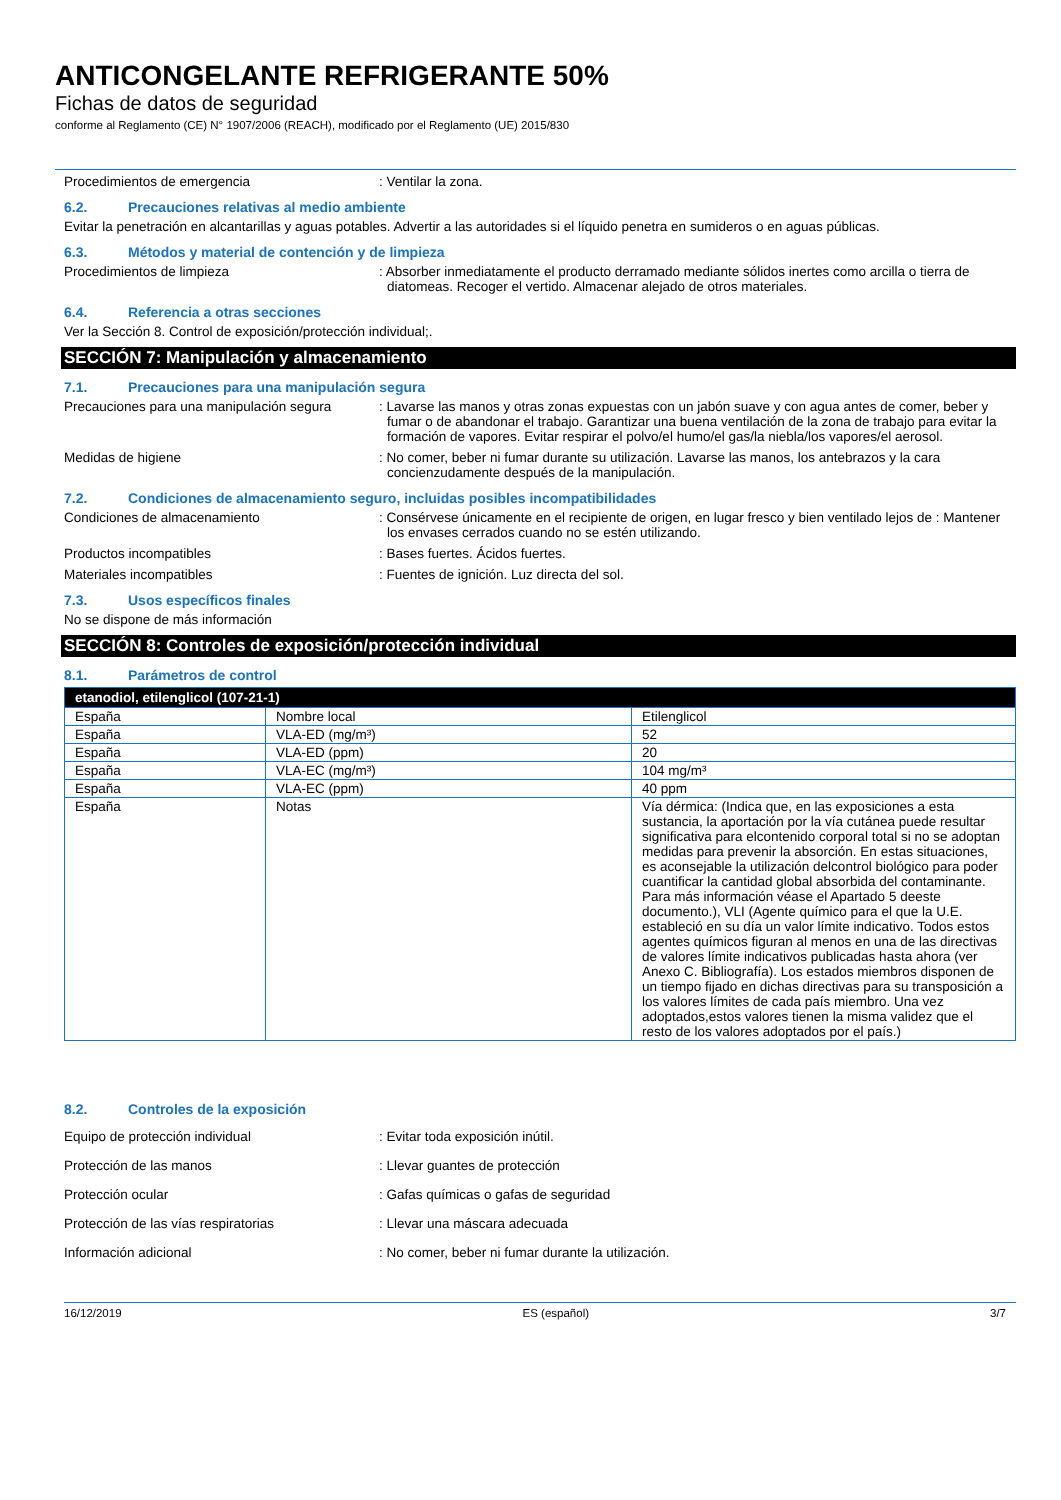ANTICONGELANTE REFRIGERANTE 50%
Fichas de datos de seguridad
conforme al Reglamento (CE) N° 1907/2006 (REACH), modificado por el Reglamento (UE) 2015/830
Procedimientos de emergencia : Ventilar la zona.
6.2. Precauciones relativas al medio ambiente
Evitar la penetración en alcantarillas y aguas potables. Advertir a las autoridades si el líquido penetra en sumideros o en aguas públicas.
6.3. Métodos y material de contención y de limpieza
Procedimientos de limpieza : Absorber inmediatamente el producto derramado mediante sólidos inertes como arcilla o tierra de diatomeas. Recoger el vertido. Almacenar alejado de otros materiales.
6.4. Referencia a otras secciones
Ver la Sección 8. Control de exposición/protección individual;.
SECCIÓN 7: Manipulación y almacenamiento
7.1. Precauciones para una manipulación segura
Precauciones para una manipulación segura
: Lavarse las manos y otras zonas expuestas con un jabón suave y con agua antes de comer, beber y fumar o de abandonar el trabajo. Garantizar una buena ventilación de la zona de trabajo para evitar la formación de vapores. Evitar respirar el polvo/el humo/el gas/la niebla/los vapores/el aerosol.
Medidas de higiene : No comer, beber ni fumar durante su utilización. Lavarse las manos, los antebrazos y la cara concienzudamente después de la manipulación.
7.2. Condiciones de almacenamiento seguro, incluidas posibles incompatibilidades
Condiciones de almacenamiento : Consérvese únicamente en el recipiente de origen, en lugar fresco y bien ventilado lejos de : Mantener los envases cerrados cuando no se estén utilizando.
Productos incompatibles : Bases fuertes. Ácidos fuertes.
Materiales incompatibles : Fuentes de ignición. Luz directa del sol.
7.3. Usos específicos finales
No se dispone de más información
SECCIÓN 8: Controles de exposición/protección individual
8.1. Parámetros de control
| etanodiol, etilenglicol (107-21-1) | | |
| --- | --- | --- |
| España | Nombre local | Etilenglicol |
| España | VLA-ED (mg/m³) | 52 |
| España | VLA-ED (ppm) | 20 |
| España | VLA-EC (mg/m³) | 104 mg/m³ |
| España | VLA-EC (ppm) | 40 ppm |
| España | Notas | Vía dérmica: (Indica que, en las exposiciones a esta sustancia, la aportación por la vía cutánea puede resultar significativa para elcontenido corporal total si no se adoptan medidas para prevenir la absorción. En estas situaciones, es aconsejable la utilización delcontrol biológico para poder cuantificar la cantidad global absorbida del contaminante. Para más información véase el Apartado 5 deeste documento.), VLI (Agente químico para el que la U.E. estableció en su día un valor límite indicativo. Todos estos agentes químicos figuran al menos en una de las directivas de valores límite indicativos publicadas hasta ahora (ver Anexo C. Bibliografía). Los estados miembros disponen de un tiempo fijado en dichas directivas para su transposición a los valores límites de cada país miembro. Una vez adoptados,estos valores tienen la misma validez que el resto de los valores adoptados por el país.) |
8.2. Controles de la exposición
Equipo de protección individual : Evitar toda exposición inútil.
Protección de las manos : Llevar guantes de protección
Protección ocular : Gafas químicas o gafas de seguridad
Protección de las vías respiratorias : Llevar una máscara adecuada
Información adicional : No comer, beber ni fumar durante la utilización.
16/12/2019 ES (español) 3/7